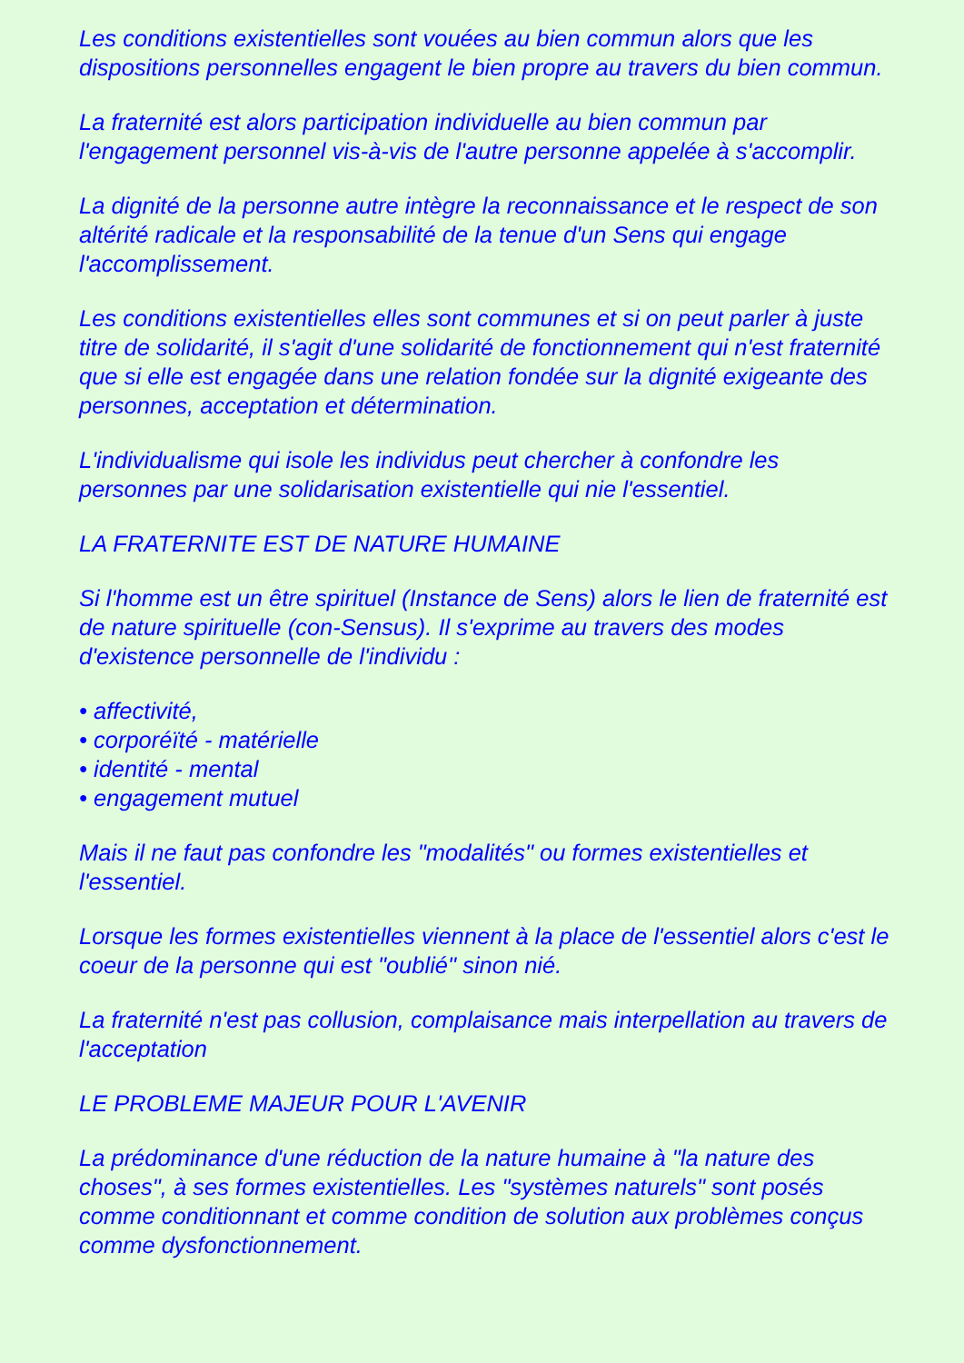Les conditions existentielles sont vouées au bien commun alors que les dispositions personnelles engagent le bien propre au travers du bien commun.
La fraternité est alors participation individuelle au bien commun par l'engagement personnel vis-à-vis de l'autre personne appelée à s'accomplir.
La dignité de la personne autre intègre la reconnaissance et le respect de son altérité radicale et la responsabilité de la tenue d'un Sens qui engage l'accomplissement.
Les conditions existentielles elles sont communes et si on peut parler à juste titre de solidarité, il s'agit d'une solidarité de fonctionnement qui n'est fraternité que si elle est engagée dans une relation fondée sur la dignité exigeante des personnes, acceptation et détermination.
L'individualisme qui isole les individus peut chercher à confondre les personnes par une solidarisation existentielle qui nie l'essentiel.
LA FRATERNITE EST DE NATURE HUMAINE
Si l'homme est un être spirituel (Instance de Sens) alors le lien de fraternité est de nature spirituelle (con-Sensus). Il s'exprime au travers des modes d'existence personnelle de l'individu :
• affectivité,
• corporéïté - matérielle
• identité - mental
• engagement mutuel
Mais il ne faut pas confondre les "modalités" ou formes existentielles et l'essentiel.
Lorsque les formes existentielles viennent à la place de l'essentiel alors c'est le coeur de la personne qui est "oublié" sinon nié.
La fraternité n'est pas collusion, complaisance mais interpellation au travers de l'acceptation
LE PROBLEME MAJEUR POUR L'AVENIR
La prédominance d'une réduction de la nature humaine à "la nature des choses", à ses formes existentielles. Les "systèmes naturels" sont posés comme conditionnant et comme condition de solution aux problèmes conçus comme dysfonctionnement.